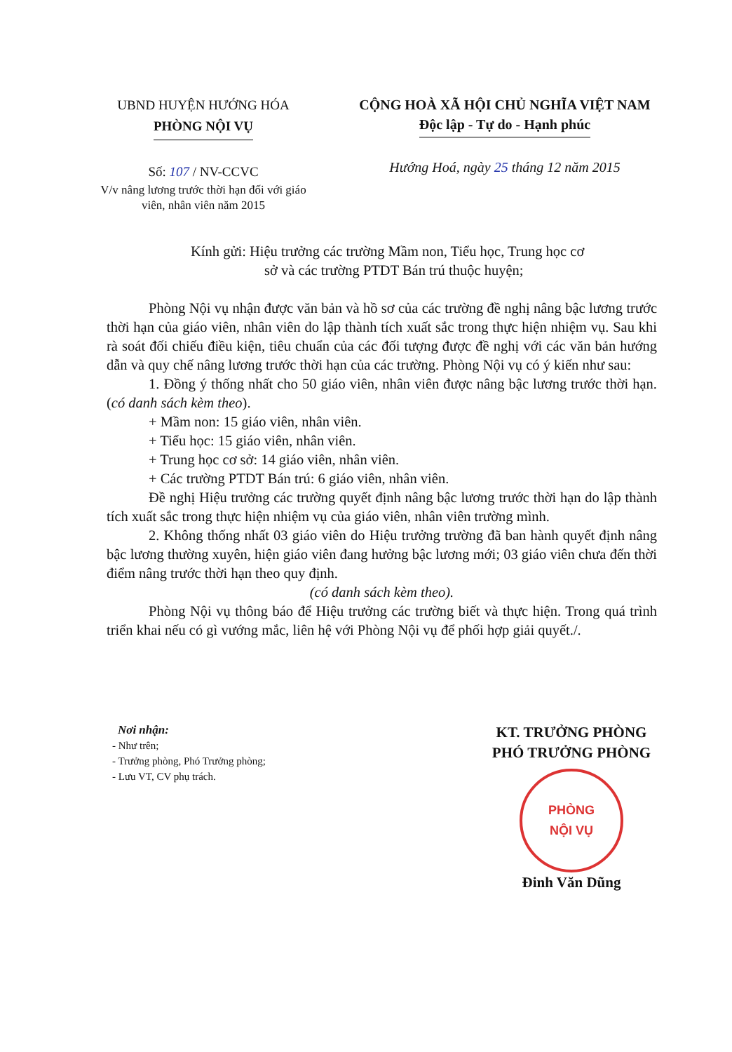UBND HUYỆN HƯỚNG HÓA
PHÒNG NỘI VỤ
Số: 107 / NV-CCVC
V/v nâng lương trước thời hạn đối với giáo viên, nhân viên năm 2015
CỘNG HOÀ XÃ HỘI CHỦ NGHĨA VIỆT NAM
Độc lập - Tự do - Hạnh phúc
Hướng Hoá, ngày 25 tháng 12 năm 2015
Kính gửi: Hiệu trưởng các trường Mầm non, Tiểu học, Trung học cơ
sở và các trường PTDT Bán trú thuộc huyện;
Phòng Nội vụ nhận được văn bản và hồ sơ của các trường đề nghị nâng bậc lương trước thời hạn của giáo viên, nhân viên do lập thành tích xuất sắc trong thực hiện nhiệm vụ. Sau khi rà soát đối chiếu điều kiện, tiêu chuẩn của các đối tượng được đề nghị với các văn bản hướng dẫn và quy chế nâng lương trước thời hạn của các trường. Phòng Nội vụ có ý kiến như sau:
1. Đồng ý thống nhất cho 50 giáo viên, nhân viên được nâng bậc lương trước thời hạn. (có danh sách kèm theo).
+ Mầm non: 15 giáo viên, nhân viên.
+ Tiểu học: 15 giáo viên, nhân viên.
+ Trung học cơ sở: 14 giáo viên, nhân viên.
+ Các trường PTDT Bán trú: 6 giáo viên, nhân viên.
Đề nghị Hiệu trưởng các trường quyết định nâng bậc lương trước thời hạn do lập thành tích xuất sắc trong thực hiện nhiệm vụ của giáo viên, nhân viên trường mình.
2. Không thống nhất 03 giáo viên do Hiệu trưởng trường đã ban hành quyết định nâng bậc lương thường xuyên, hiện giáo viên đang hưởng bậc lương mới; 03 giáo viên chưa đến thời điểm nâng trước thời hạn theo quy định.
(có danh sách kèm theo).
Phòng Nội vụ thông báo để Hiệu trưởng các trường biết và thực hiện. Trong quá trình triển khai nếu có gì vướng mắc, liên hệ với Phòng Nội vụ để phối hợp giải quyết./.
Nơi nhận:
- Như trên;
- Trưởng phòng, Phó Trưởng phòng;
- Lưu VT, CV phụ trách.
KT. TRƯỞNG PHÒNG
PHÓ TRƯỞNG PHÒNG
PHÒNG
NỘI VỤ
Đinh Văn Dũng